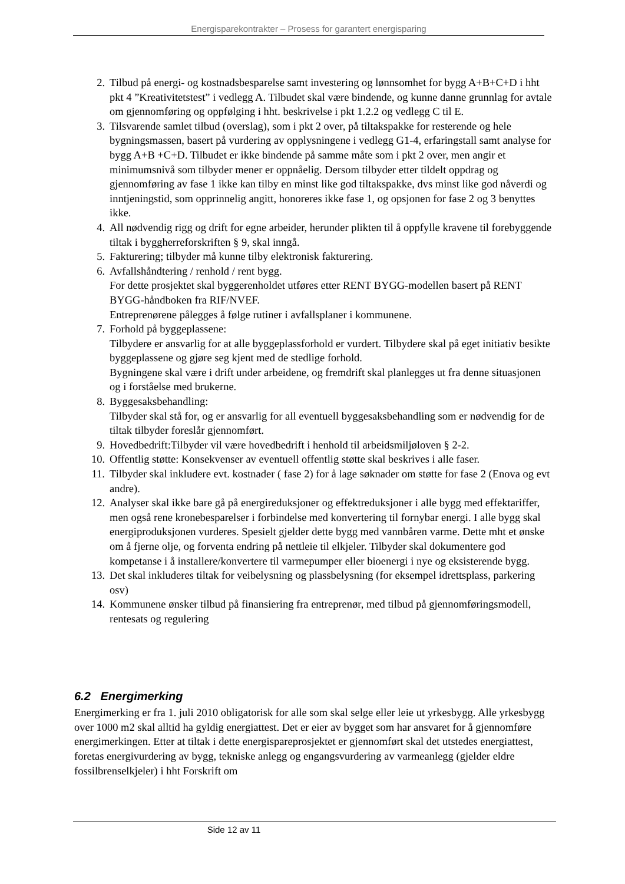Energisparekontrakter – Prosess for garantert energisparing
2. Tilbud på energi- og kostnadsbesparelse samt investering og lønnsomhet for bygg A+B+C+D i hht pkt 4 ”Kreativitetstest” i vedlegg A. Tilbudet skal være bindende, og kunne danne grunnlag for avtale om gjennomføring og oppfølging i hht. beskrivelse i pkt 1.2.2 og vedlegg C til E.
3. Tilsvarende samlet tilbud (overslag), som i pkt 2 over, på tiltakspakke for resterende og hele bygningsmassen, basert på vurdering av opplysningene i vedlegg G1-4, erfaringstall samt analyse for bygg A+B +C+D. Tilbudet er ikke bindende på samme måte som i pkt 2 over, men angir et minimumsnivå som tilbyder mener er oppnåelig. Dersom tilbyder etter tildelt oppdrag og gjennomføring av fase 1 ikke kan tilby en minst like god tiltakspakke, dvs minst like god nåverdi og inntjeningstid, som opprinnelig angitt, honoreres ikke fase 1, og opsjonen for fase 2 og 3 benyttes ikke.
4. All nødvendig rigg og drift for egne arbeider, herunder plikten til å oppfylle kravene til forebyggende tiltak i byggherreforskriften § 9, skal inngå.
5. Fakturering; tilbyder må kunne tilby elektronisk fakturering.
6. Avfallshåndtering / renhold / rent bygg.
For dette prosjektet skal byggerenholdet utføres etter RENT BYGG-modellen basert på RENT BYGG-håndboken fra RIF/NVEF.
Entreprenørene pålegges å følge rutiner i avfallsplaner i kommunene.
7. Forhold på byggeplassene:
Tilbydere er ansvarlig for at alle byggeplassforhold er vurdert. Tilbydere skal på eget initiativ besikte byggeplassene og gjøre seg kjent med de stedlige forhold.
Bygningene skal være i drift under arbeidene, og fremdrift skal planlegges ut fra denne situasjonen og i forståelse med brukerne.
8. Byggesaksbehandling:
Tilbyder skal stå for, og er ansvarlig for all eventuell byggesaksbehandling som er nødvendig for de tiltak tilbyder foreslår gjennomført.
9. Hovedbedrift:Tilbyder vil være hovedbedrift i henhold til arbeidsmiljøloven § 2-2.
10.
Offentlig støtte: Konsekvenser av eventuell offentlig støtte skal beskrives i alle faser.
11.
Tilbyder skal inkludere evt. kostnader ( fase 2) for å lage søknader om støtte for fase 2 (Enova og evt andre).
12.
Analyser skal ikke bare gå på energireduksjoner og effektreduksjoner i alle bygg med effektariffer, men også rene kronebesparelser i forbindelse med konvertering til fornybar energi. I alle bygg skal energiproduksjonen vurderes. Spesielt gjelder dette bygg med vannbåren varme. Dette mht et ønske om å fjerne olje, og forventa endring på nettleie til elkjeler. Tilbyder skal dokumentere god kompetanse i å installere/konvertere til varmepumper eller bioenergi i nye og eksisterende bygg.
13.
Det skal inkluderes tiltak for veibelysning og plassbelysning (for eksempel idrettsplass, parkering osv)
14.
Kommunene ønsker tilbud på finansiering fra entreprenør, med tilbud på gjennomføringsmodell, rentesats og regulering
6.2 Energimerking
Energimerking er fra 1. juli 2010 obligatorisk for alle som skal selge eller leie ut yrkesbygg. Alle yrkesbygg over 1000 m2 skal alltid ha gyldig energiattest. Det er eier av bygget som har ansvaret for å gjennomføre energimerkingen. Etter at tiltak i dette energispareprosjektet er gjennomført skal det utstedes energiattest, foretas energivurdering av bygg, tekniske anlegg og engangsvurdering av varmeanlegg (gjelder eldre fossilbrenselkjeler) i hht Forskrift om
Side 12 av 11